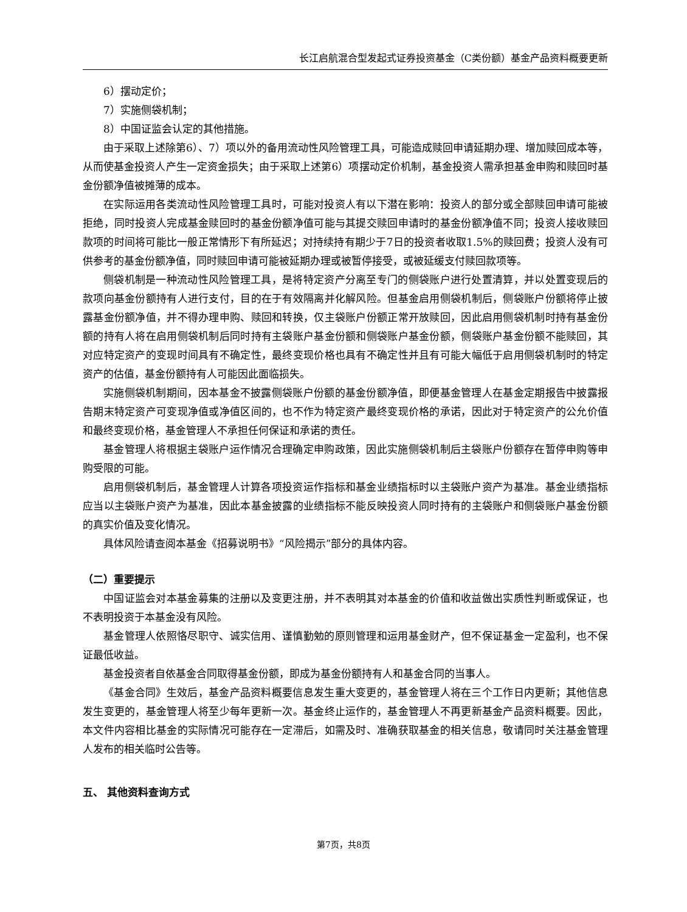长江启航混合型发起式证券投资基金（C类份额）基金产品资料概要更新
6）摆动定价；
7）实施侧袋机制；
8）中国证监会认定的其他措施。
由于采取上述除第6）、7）项以外的备用流动性风险管理工具，可能造成赎回申请延期办理、增加赎回成本等，从而使基金投资人产生一定资金损失；由于采取上述第6）项摆动定价机制，基金投资人需承担基金申购和赎回时基金份额净值被摊薄的成本。
在实际运用各类流动性风险管理工具时，可能对投资人有以下潜在影响：投资人的部分或全部赎回申请可能被拒绝，同时投资人完成基金赎回时的基金份额净值可能与其提交赎回申请时的基金份额净值不同；投资人接收赎回款项的时间将可能比一般正常情形下有所延迟；对持续持有期少于7日的投资者收取1.5%的赎回费；投资人没有可供参考的基金份额净值，同时赎回申请可能被延期办理或被暂停接受，或被延缓支付赎回款项等。
侧袋机制是一种流动性风险管理工具，是将特定资产分离至专门的侧袋账户进行处置清算，并以处置变现后的款项向基金份额持有人进行支付，目的在于有效隔离并化解风险。但基金启用侧袋机制后，侧袋账户份额将停止披露基金份额净值，并不得办理申购、赎回和转换，仅主袋账户份额正常开放赎回，因此启用侧袋机制时持有基金份额的持有人将在启用侧袋机制后同时持有主袋账户基金份额和侧袋账户基金份额，侧袋账户基金份额不能赎回，其对应特定资产的变现时间具有不确定性，最终变现价格也具有不确定性并且有可能大幅低于启用侧袋机制时的特定资产的估值，基金份额持有人可能因此面临损失。
实施侧袋机制期间，因本基金不披露侧袋账户份额的基金份额净值，即便基金管理人在基金定期报告中披露报告期末特定资产可变现净值或净值区间的，也不作为特定资产最终变现价格的承诺，因此对于特定资产的公允价值和最终变现价格，基金管理人不承担任何保证和承诺的责任。
基金管理人将根据主袋账户运作情况合理确定申购政策，因此实施侧袋机制后主袋账户份额存在暂停申购等申购受限的可能。
启用侧袋机制后，基金管理人计算各项投资运作指标和基金业绩指标时以主袋账户资产为基准。基金业绩指标应当以主袋账户资产为基准，因此本基金披露的业绩指标不能反映投资人同时持有的主袋账户和侧袋账户基金份额的真实价值及变化情况。
具体风险请查阅本基金《招募说明书》“风险揭示”部分的具体内容。
（二）重要提示
中国证监会对本基金募集的注册以及变更注册，并不表明其对本基金的价值和收益做出实质性判断或保证，也不表明投资于本基金没有风险。
基金管理人依照恪尽职守、诚实信用、谨慎勤勉的原则管理和运用基金财产，但不保证基金一定盈利，也不保证最低收益。
基金投资者自依基金合同取得基金份额，即成为基金份额持有人和基金合同的当事人。
《基金合同》生效后，基金产品资料概要信息发生重大变更的，基金管理人将在三个工作日内更新；其他信息发生变更的，基金管理人将至少每年更新一次。基金终止运作的，基金管理人不再更新基金产品资料概要。因此，本文件内容相比基金的实际情况可能存在一定滞后，如需及时、准确获取基金的相关信息，敬请同时关注基金管理人发布的相关临时公告等。
五、 其他资料查询方式
第7页，共8页